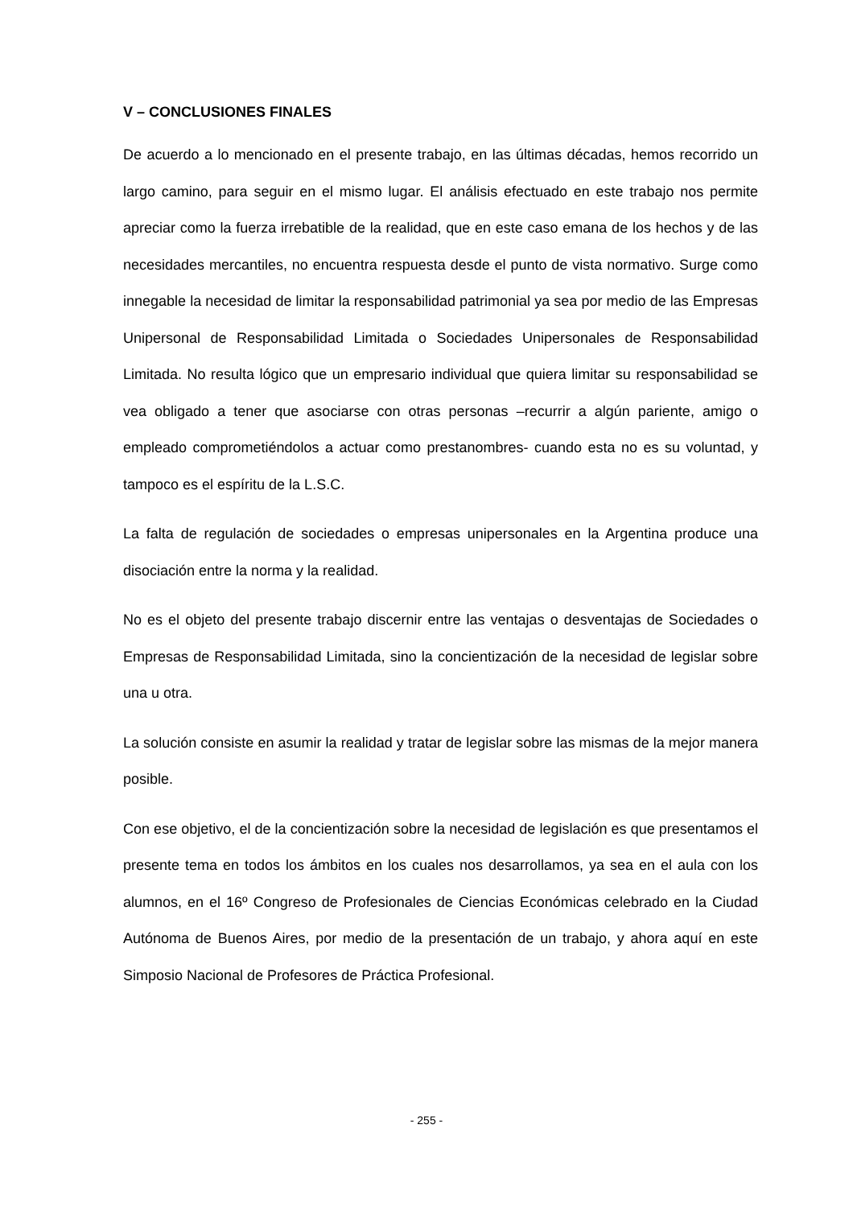V – CONCLUSIONES FINALES
De acuerdo a lo mencionado en el presente trabajo, en las últimas décadas, hemos recorrido un largo camino, para seguir en el mismo lugar. El análisis efectuado en este trabajo nos permite apreciar como la fuerza irrebatible de la realidad, que en este caso emana de los hechos y de las necesidades mercantiles, no encuentra respuesta desde el punto de vista normativo. Surge como innegable la necesidad de limitar la responsabilidad patrimonial ya sea por medio de las Empresas Unipersonal de Responsabilidad Limitada o Sociedades Unipersonales de Responsabilidad Limitada. No resulta lógico que un empresario individual que quiera limitar su responsabilidad se vea obligado a tener que asociarse con otras personas –recurrir a algún pariente, amigo o empleado comprometiéndolos a actuar como prestanombres- cuando esta no es su voluntad, y tampoco es el espíritu de la L.S.C.
La falta de regulación de sociedades o empresas unipersonales en la Argentina produce una disociación entre la norma y la realidad.
No es el objeto del presente trabajo discernir entre las ventajas o desventajas de Sociedades o Empresas de Responsabilidad Limitada, sino la concientización de la necesidad de legislar sobre una u otra.
La solución consiste en asumir la realidad y tratar de legislar sobre las mismas de la mejor manera posible.
Con ese objetivo, el de la concientización sobre la necesidad de legislación es que presentamos el presente tema en todos los ámbitos en los cuales nos desarrollamos, ya sea en el aula con los alumnos, en el 16º Congreso de Profesionales de Ciencias Económicas celebrado en la Ciudad Autónoma de Buenos Aires, por medio de la presentación de un trabajo, y ahora aquí en este Simposio Nacional de Profesores de Práctica Profesional.
- 255 -